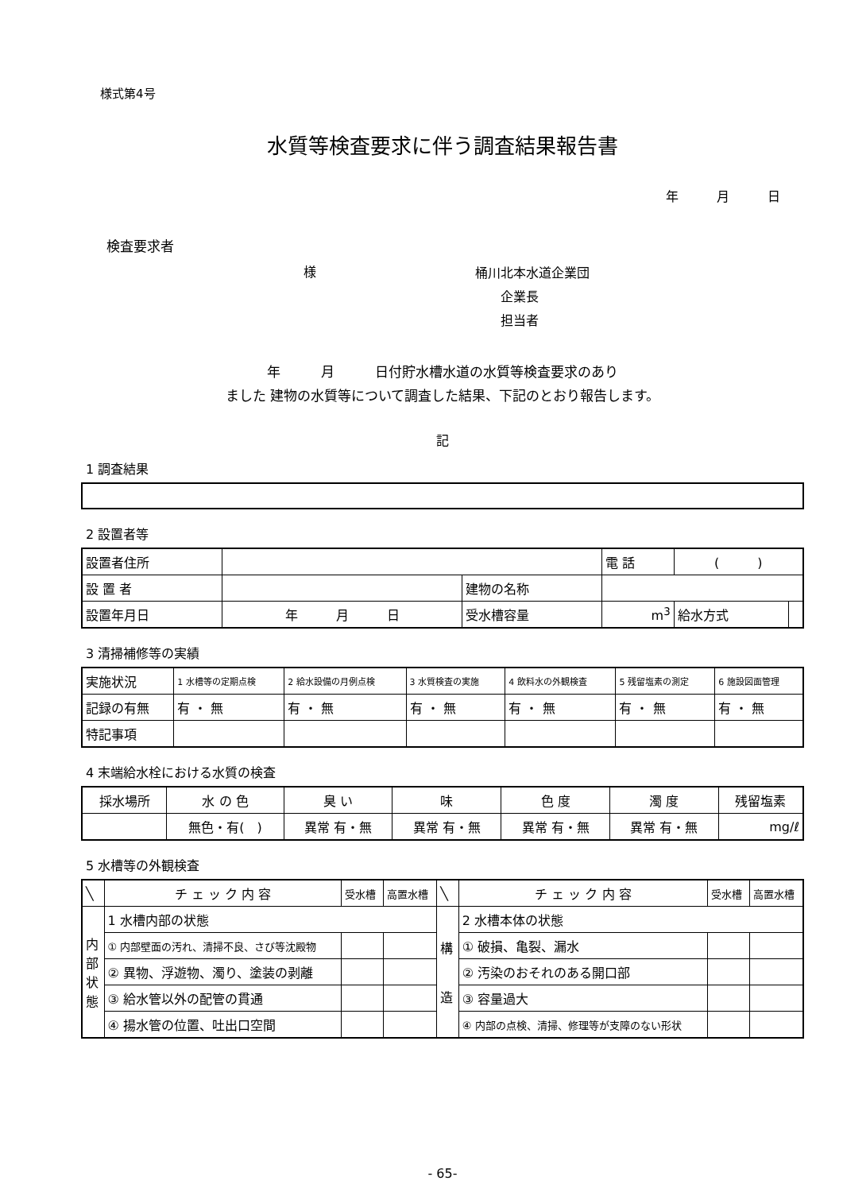様式第4号
水質等検査要求に伴う調査結果報告書
年　　　月　　　日
検査要求者
様 桶川北本水道企業団
　　企業長
　　担当者
年　　　月　　　日付貯水槽水道の水質等検査要求のあり
ました 建物の水質等について調査した結果、下記のとおり報告します。
記
1 調査結果
2 設置者等
| 設置者住所 | | | 電 話 | ( ) | |
| 設 置 者 | | 建物の名称 | | | |
| 設置年月日 | 年 月 日 | 受水槽容量 | m<sup>3</sup> | 給水方式 | |
3 清掃補修等の実績
| 実施状況 | 1 水槽等の定期点検 | 2 給水設備の月例点検 | 3 水質検査の実施 | 4 飲料水の外観検査 | 5 残留塩素の測定 | 6 施設図面管理 |
| 記録の有無 | 有 ・ 無 | 有 ・ 無 | 有 ・ 無 | 有 ・ 無 | 有 ・ 無 | 有 ・ 無 |
| 特記事項 | | | | | | |
4 末端給水栓における水質の検査
| 採水場所 | 水 の 色 | 臭 い | 味 | 色 度 | 濁 度 | 残留塩素 |
| | 無色・有( ) | 異常 有・無 | 異常 有・無 | 異常 有・無 | 異常 有・無 | mg/ℓ |
5 水槽等の外観検査
| ╲ | チ ェ ッ ク 内 容 | 受水槽 | 高置水槽 | ╲ | チ ェ ッ ク 内 容 | 受水槽 | 高置水槽 |
| 内 部 状 態 | 1 水槽内部の状態 | | | 構 造 | 2 水槽本体の状態 | | |
| | ① 内部壁面の汚れ、清掃不良、さび等沈殿物 | | | | ① 破損、亀裂、漏水 | | |
| | ② 異物、浮遊物、濁り、塗装の剥離 | | | | ② 汚染のおそれのある開口部 | | |
| | ③ 給水管以外の配管の貫通 | | | | ③ 容量過大 | | |
| | ④ 揚水管の位置、吐出口空間 | | | | ④ 内部の点検、清掃、修理等が支障のない形状 | | |
- 65-